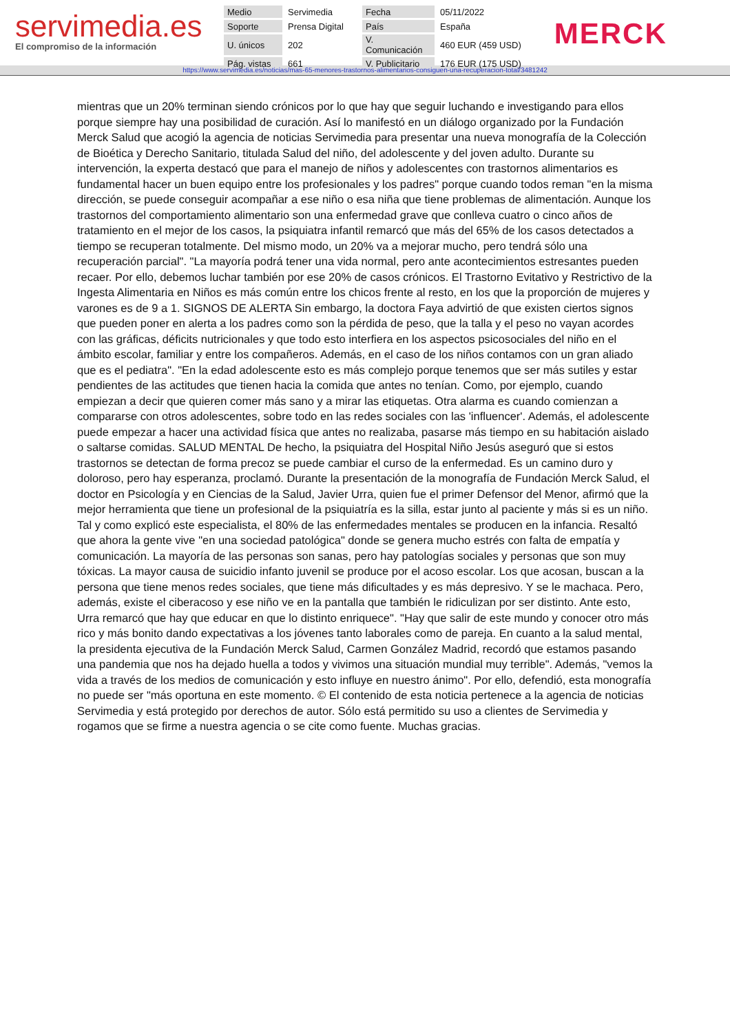servimedia.es
El compromiso de la información
| Medio | Servimedia | Fecha | 05/11/2022 |
| Soporte | Prensa Digital | País | España |
| U. únicos | 202 | V. Comunicación | 460 EUR (459 USD) |
| Pág. vistas | 661 | V. Publicitario | 176 EUR (175 USD) |
MERCK
https://www.servimedia.es/noticias/mas-65-menores-trastornos-alimentarios-consiguen-una-recuperacion-total/3481242
mientras que un 20% terminan siendo crónicos por lo que hay que seguir luchando e investigando para ellos porque siempre hay una posibilidad de curación. Así lo manifestó en un diálogo organizado por la Fundación Merck Salud que acogió la agencia de noticias Servimedia para presentar una nueva monografía de la Colección de Bioética y Derecho Sanitario, titulada Salud del niño, del adolescente y del joven adulto. Durante su intervención, la experta destacó que para el manejo de niños y adolescentes con trastornos alimentarios es fundamental hacer un buen equipo entre los profesionales y los padres" porque cuando todos reman "en la misma dirección, se puede conseguir acompañar a ese niño o esa niña que tiene problemas de alimentación. Aunque los trastornos del comportamiento alimentario son una enfermedad grave que conlleva cuatro o cinco años de tratamiento en el mejor de los casos, la psiquiatra infantil remarcó que más del 65% de los casos detectados a tiempo se recuperan totalmente. Del mismo modo, un 20% va a mejorar mucho, pero tendrá sólo una recuperación parcial". "La mayoría podrá tener una vida normal, pero ante acontecimientos estresantes pueden recaer. Por ello, debemos luchar también por ese 20% de casos crónicos. El Trastorno Evitativo y Restrictivo de la Ingesta Alimentaria en Niños es más común entre los chicos frente al resto, en los que la proporción de mujeres y varones es de 9 a 1. SIGNOS DE ALERTA Sin embargo, la doctora Faya advirtió de que existen ciertos signos que pueden poner en alerta a los padres como son la pérdida de peso, que la talla y el peso no vayan acordes con las gráficas, déficits nutricionales y que todo esto interfiera en los aspectos psicosociales del niño en el ámbito escolar, familiar y entre los compañeros. Además, en el caso de los niños contamos con un gran aliado que es el pediatra". "En la edad adolescente esto es más complejo porque tenemos que ser más sutiles y estar pendientes de las actitudes que tienen hacia la comida que antes no tenían. Como, por ejemplo, cuando empiezan a decir que quieren comer más sano y a mirar las etiquetas. Otra alarma es cuando comienzan a compararse con otros adolescentes, sobre todo en las redes sociales con las 'influencer'. Además, el adolescente puede empezar a hacer una actividad física que antes no realizaba, pasarse más tiempo en su habitación aislado o saltarse comidas. SALUD MENTAL De hecho, la psiquiatra del Hospital Niño Jesús aseguró que si estos trastornos se detectan de forma precoz se puede cambiar el curso de la enfermedad. Es un camino duro y doloroso, pero hay esperanza, proclamó. Durante la presentación de la monografía de Fundación Merck Salud, el doctor en Psicología y en Ciencias de la Salud, Javier Urra, quien fue el primer Defensor del Menor, afirmó que la mejor herramienta que tiene un profesional de la psiquiatría es la silla, estar junto al paciente y más si es un niño. Tal y como explicó este especialista, el 80% de las enfermedades mentales se producen en la infancia. Resaltó que ahora la gente vive "en una sociedad patológica" donde se genera mucho estrés con falta de empatía y comunicación. La mayoría de las personas son sanas, pero hay patologías sociales y personas que son muy tóxicas. La mayor causa de suicidio infanto juvenil se produce por el acoso escolar. Los que acosan, buscan a la persona que tiene menos redes sociales, que tiene más dificultades y es más depresivo. Y se le machaca. Pero, además, existe el ciberacoso y ese niño ve en la pantalla que también le ridiculizan por ser distinto. Ante esto, Urra remarcó que hay que educar en que lo distinto enriquece". "Hay que salir de este mundo y conocer otro más rico y más bonito dando expectativas a los jóvenes tanto laborales como de pareja. En cuanto a la salud mental, la presidenta ejecutiva de la Fundación Merck Salud, Carmen González Madrid, recordó que estamos pasando una pandemia que nos ha dejado huella a todos y vivimos una situación mundial muy terrible". Además, "vemos la vida a través de los medios de comunicación y esto influye en nuestro ánimo". Por ello, defendió, esta monografía no puede ser "más oportuna en este momento. © El contenido de esta noticia pertenece a la agencia de noticias Servimedia y está protegido por derechos de autor. Sólo está permitido su uso a clientes de Servimedia y rogamos que se firme a nuestra agencia o se cite como fuente. Muchas gracias.